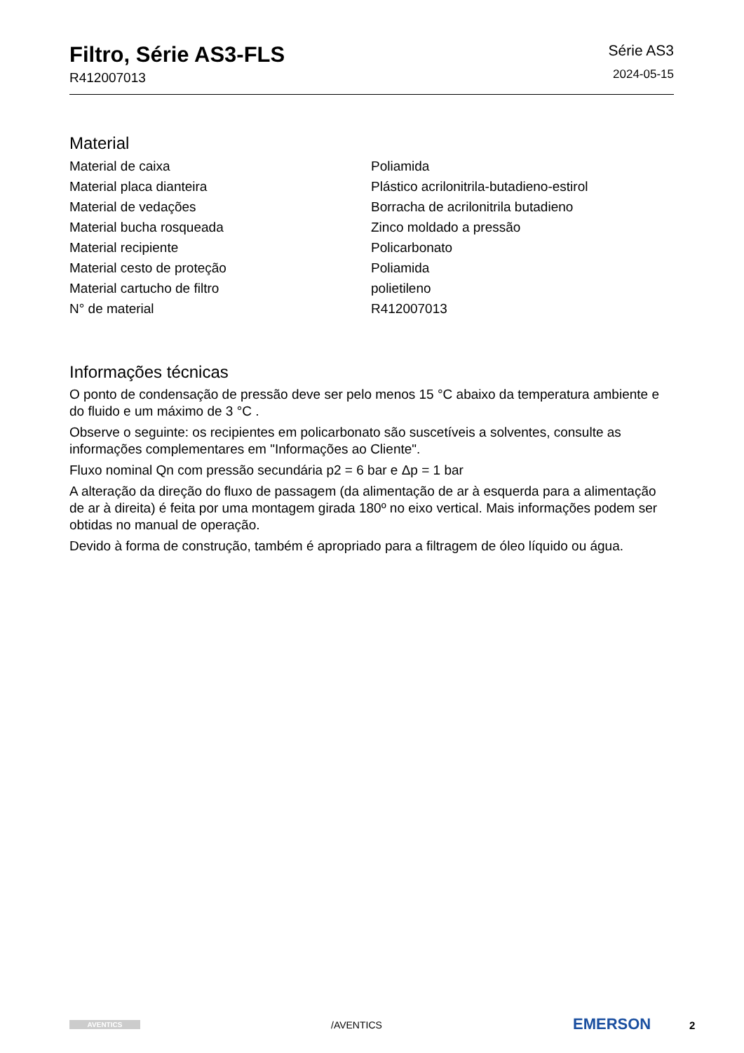Filtro, Série AS3-FLS
R412007013
Série AS3
2024-05-15
Material
| Material de caixa | Poliamida |
| Material placa dianteira | Plástico acrilonitrila-butadieno-estirol |
| Material de vedações | Borracha de acrilonitrila butadieno |
| Material bucha rosqueada | Zinco moldado a pressão |
| Material recipiente | Policarbonato |
| Material cesto de proteção | Poliamida |
| Material cartucho de filtro | polietileno |
| N° de material | R412007013 |
Informações técnicas
O ponto de condensação de pressão deve ser pelo menos 15 °C abaixo da temperatura ambiente e do fluido e um máximo de 3 °C .
Observe o seguinte: os recipientes em policarbonato são suscetíveis a solventes, consulte as informações complementares em "Informações ao Cliente".
Fluxo nominal Qn com pressão secundária p2 = 6 bar e Δp = 1 bar
A alteração da direção do fluxo de passagem (da alimentação de ar à esquerda para a alimentação de ar à direita) é feita por uma montagem girada 180º no eixo vertical. Mais informações podem ser obtidas no manual de operação.
Devido à forma de construção, também é apropriado para a filtragem de óleo líquido ou água.
AVENTICS /AVENTICS EMERSON 2